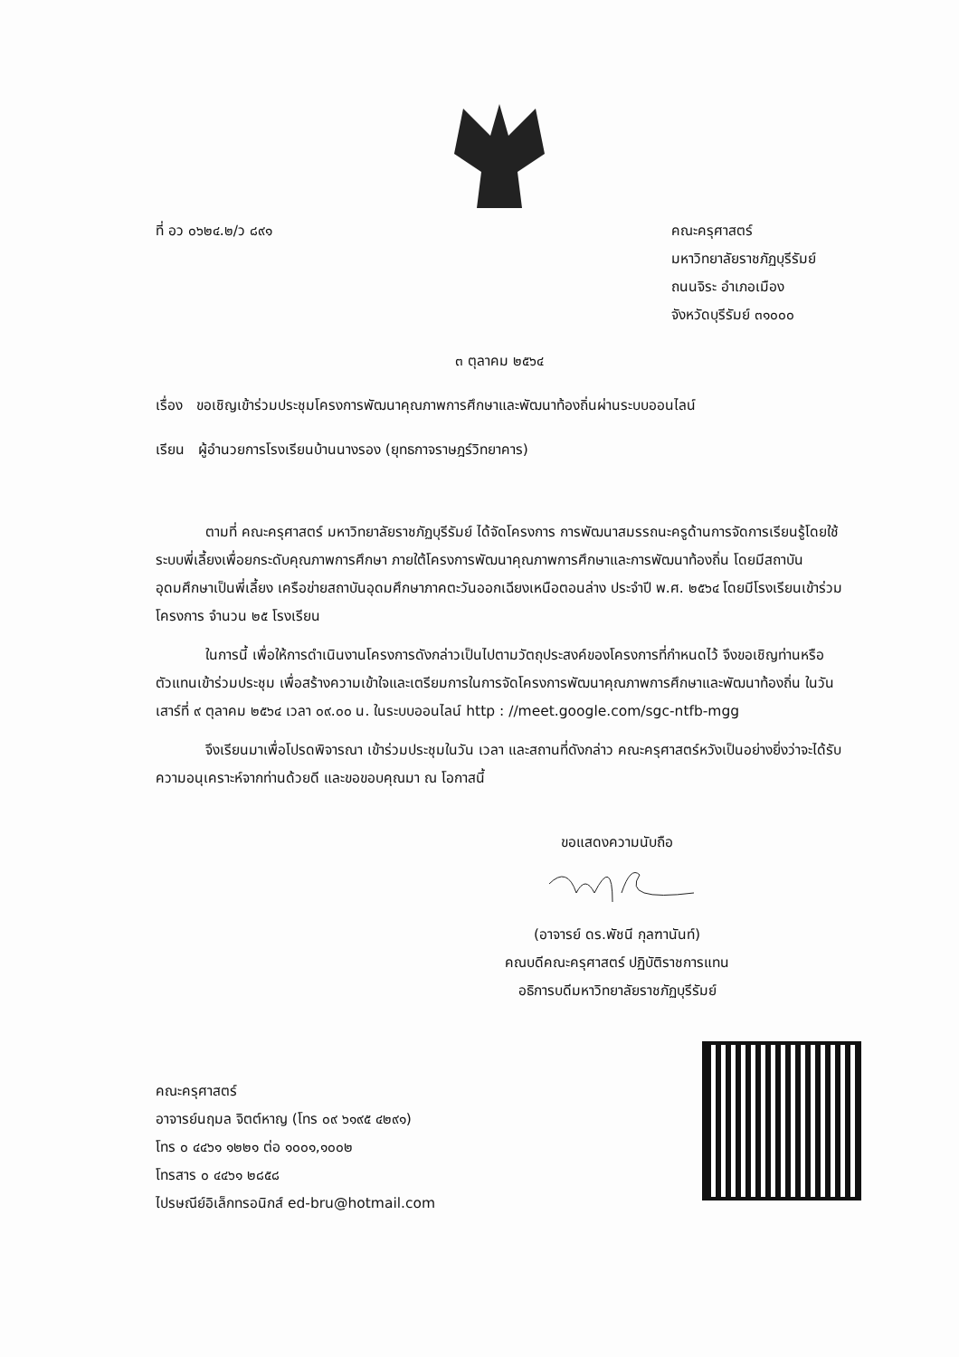ที่ อว ๐๖๒๔.๒/ว ๘๙๑ คณะครุศาสตร์
มหาวิทยาลัยราชภัฏบุรีรัมย์
ถนนจิระ อำเภอเมือง
จังหวัดบุรีรัมย์ ๓๑๐๐๐
๓ ตุลาคม ๒๕๖๔
เรื่อง ขอเชิญเข้าร่วมประชุมโครงการพัฒนาคุณภาพการศึกษาและพัฒนาท้องถิ่นผ่านระบบออนไลน์
เรียน ผู้อำนวยการโรงเรียนบ้านนางรอง (ยุทธกาจราษฎร์วิทยาคาร)
ตามที่ คณะครุศาสตร์ มหาวิทยาลัยราชภัฏบุรีรัมย์ ได้จัดโครงการ การพัฒนาสมรรถนะครูด้านการจัดการเรียนรู้โดยใช้ระบบพี่เลี้ยงเพื่อยกระดับคุณภาพการศึกษา ภายใต้โครงการพัฒนาคุณภาพการศึกษาและการพัฒนาท้องถิ่น โดยมีสถาบันอุดมศึกษาเป็นพี่เลี้ยง เครือข่ายสถาบันอุดมศึกษาภาคตะวันออกเฉียงเหนือตอนล่าง ประจำปี พ.ศ. ๒๕๖๔ โดยมีโรงเรียนเข้าร่วมโครงการ จำนวน ๒๕ โรงเรียน
ในการนี้ เพื่อให้การดำเนินงานโครงการดังกล่าวเป็นไปตามวัตถุประสงค์ของโครงการที่กำหนดไว้ จึงขอเชิญท่านหรือตัวแทนเข้าร่วมประชุม เพื่อสร้างความเข้าใจและเตรียมการในการจัดโครงการพัฒนาคุณภาพการศึกษาและพัฒนาท้องถิ่น ในวันเสาร์ที่ ๙ ตุลาคม ๒๕๖๔ เวลา ๐๙.๐๐ น. ในระบบออนไลน์ http : //meet.google.com/sgc-ntfb-mgg
จึงเรียนมาเพื่อโปรดพิจารณา เข้าร่วมประชุมในวัน เวลา และสถานที่ดังกล่าว คณะครุศาสตร์หวังเป็นอย่างยิ่งว่าจะได้รับความอนุเคราะห์จากท่านด้วยดี และขอขอบคุณมา ณ โอกาสนี้
ขอแสดงความนับถือ
(อาจารย์ ดร.พัชนี กุลฑานันท์)
คณบดีคณะครุศาสตร์ ปฏิบัติราชการแทน
อธิการบดีมหาวิทยาลัยราชภัฏบุรีรัมย์
คณะครุศาสตร์
อาจารย์นฤมล จิตต์หาญ (โทร ๐๙ ๖๑๙๕ ๔๒๙๑)
โทร ๐ ๔๔๖๑ ๑๒๒๑ ต่อ ๑๐๐๑,๑๐๐๒
โทรสาร ๐ ๔๔๖๑ ๒๘๕๘
ไปรษณีย์อิเล็กทรอนิกส์ ed-bru@hotmail.com